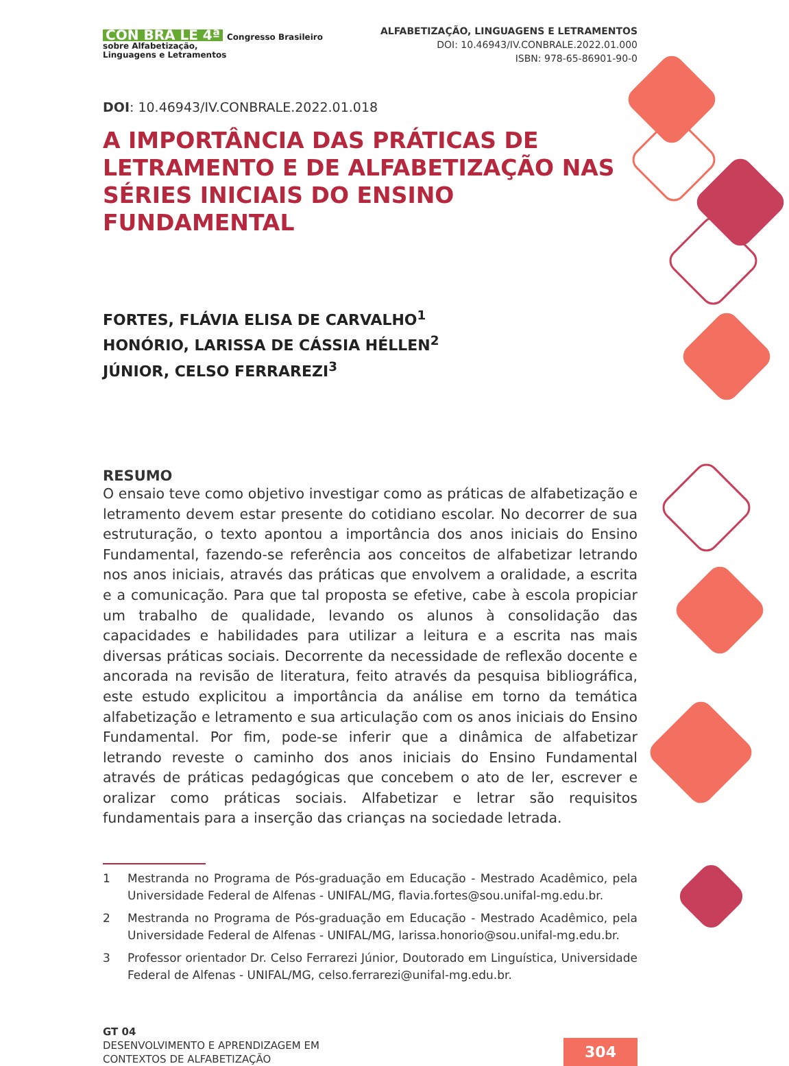CON BRA LE 4ª Congresso Brasileiro
sobre Alfabetização,
Linguagens e Letramentos
ALFABETIZAÇÃO, LINGUAGENS E LETRAMENTOS
DOI: 10.46943/IV.CONBRALE.2022.01.000
ISBN: 978-65-86901-90-0
DOI: 10.46943/IV.CONBRALE.2022.01.018
A IMPORTÂNCIA DAS PRÁTICAS DE LETRAMENTO E DE ALFABETIZAÇÃO NAS SÉRIES INICIAIS DO ENSINO FUNDAMENTAL
FORTES, FLÁVIA ELISA DE CARVALHO<sup>1</sup>
HONÓRIO, LARISSA DE CÁSSIA HÉLLEN<sup>2</sup>
JÚNIOR, CELSO FERRAREZI<sup>3</sup>
RESUMO
O ensaio teve como objetivo investigar como as práticas de alfabetização e letramento devem estar presente do cotidiano escolar. No decorrer de sua estruturação, o texto apontou a importância dos anos iniciais do Ensino Fundamental, fazendo-se referência aos conceitos de alfabetizar letrando nos anos iniciais, através das práticas que envolvem a oralidade, a escrita e a comunicação. Para que tal proposta se efetive, cabe à escola propiciar um trabalho de qualidade, levando os alunos à consolidação das capacidades e habilidades para utilizar a leitura e a escrita nas mais diversas práticas sociais. Decorrente da necessidade de reflexão docente e ancorada na revisão de literatura, feito através da pesquisa bibliográfica, este estudo explicitou a importância da análise em torno da temática alfabetização e letramento e sua articulação com os anos iniciais do Ensino Fundamental. Por fim, pode-se inferir que a dinâmica de alfabetizar letrando reveste o caminho dos anos iniciais do Ensino Fundamental através de práticas pedagógicas que concebem o ato de ler, escrever e oralizar como práticas sociais. Alfabetizar e letrar são requisitos fundamentais para a inserção das crianças na sociedade letrada.
1 Mestranda no Programa de Pós-graduação em Educação - Mestrado Acadêmico, pela Universidade Federal de Alfenas - UNIFAL/MG, flavia.fortes@sou.unifal-mg.edu.br.
2 Mestranda no Programa de Pós-graduação em Educação - Mestrado Acadêmico, pela Universidade Federal de Alfenas - UNIFAL/MG, larissa.honorio@sou.unifal-mg.edu.br.
3 Professor orientador Dr. Celso Ferrarezi Júnior, Doutorado em Linguística, Universidade Federal de Alfenas - UNIFAL/MG, celso.ferrarezi@unifal-mg.edu.br.
GT 04
DESENVOLVIMENTO E APRENDIZAGEM EM
CONTEXTOS DE ALFABETIZAÇÃO
304